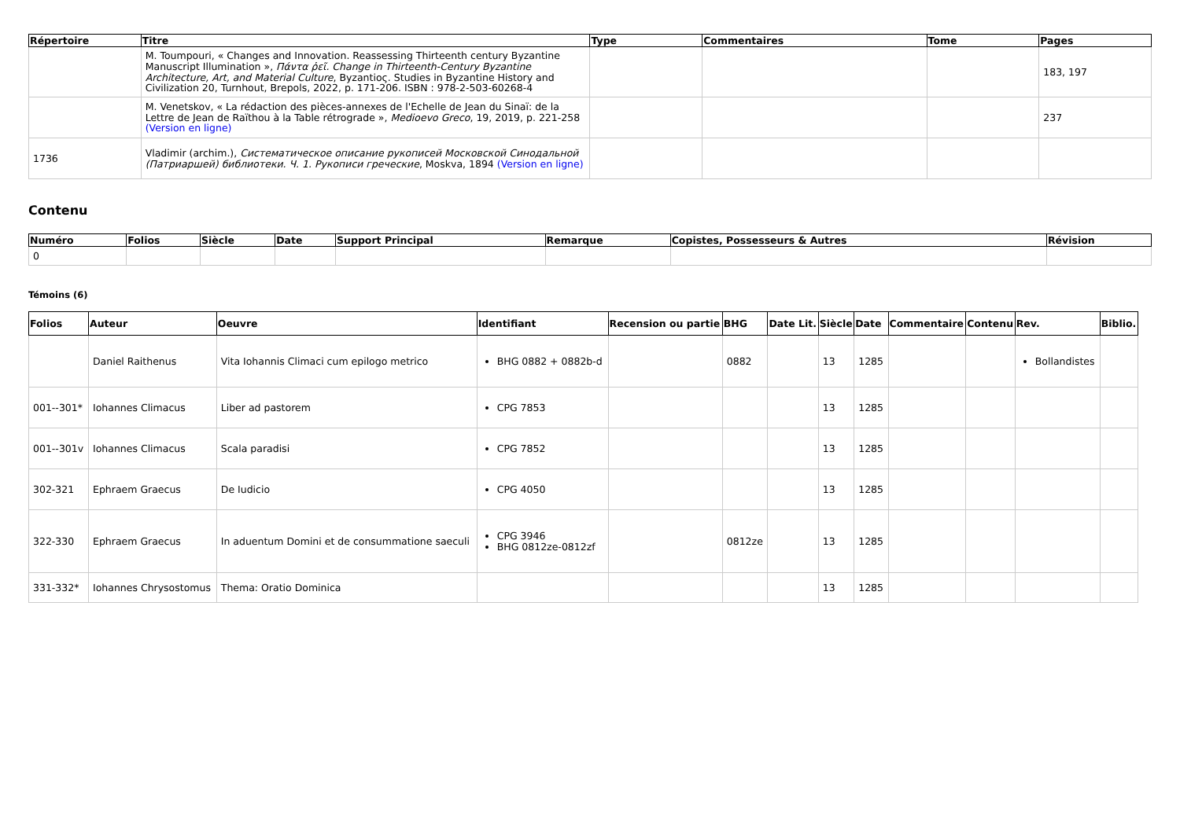| Répertoire | Titre | Type | Commentaires | Tome | Pages |
| --- | --- | --- | --- | --- | --- |
| | M. Toumpouri, « Changes and Innovation. Reassessing Thirteenth century Byzantine Manuscript Illumination », Πάντα ῥεῖ. Change in Thirteenth-Century Byzantine Architecture, Art, and Material Culture , Byzantioς. Studies in Byzantine History and Civilization 20, Turnhout, Brepols, 2022, p. 171-206. ISBN : 978-2-503-60268-4 | | | | 183, 197 |
| | M. Venetskov, « La rédaction des pièces-annexes de l'Echelle de Jean du Sinaï: de la Lettre de Jean de Raïthou à la Table rétrograde », Medioevo Greco , 19, 2019, p. 221-258 (Version en ligne) | | | | 237 |
| 1736 | Vladimir (archim.), Систематическое описание рукописей Московской Синодальной (Патриаршей) библиотеки. Ч. 1. Рукописи греческие , Moskva, 1894 (Version en ligne) | | | | |
Contenu
| Numéro | Folios | Siècle | Date | Support Principal | Remarque | Copistes, Possesseurs & Autres | Révision |
| --- | --- | --- | --- | --- | --- | --- | --- |
| 0 | | | | | | | |
Témoins (6)
| Folios | Auteur | Oeuvre | Identifiant | Recension ou partie | BHG | Date Lit. | Siècle | Date | Commentaire | Contenu | Rev. | Biblio. |
| --- | --- | --- | --- | --- | --- | --- | --- | --- | --- | --- | --- | --- |
| | Daniel Raithenus | Vita Iohannis Climaci cum epilogo metrico | BHG 0882 + 0882b-d | | 0882 | | 13 | 1285 | | | Bollandistes | |
| 001--301* | Iohannes Climacus | Liber ad pastorem | CPG 7853 | | | | 13 | 1285 | | | | |
| 001--301v | Iohannes Climacus | Scala paradisi | CPG 7852 | | | | 13 | 1285 | | | | |
| 302-321 | Ephraem Graecus | De Iudicio | CPG 4050 | | | | 13 | 1285 | | | | |
| 322-330 | Ephraem Graecus | In aduentum Domini et de consummatione saeculi | CPG 3946 BHG 0812ze-0812zf | | 0812ze | | 13 | 1285 | | | | |
| 331-332* | Iohannes Chrysostomus | Thema: Oratio Dominica | | | | | 13 | 1285 | | | | |